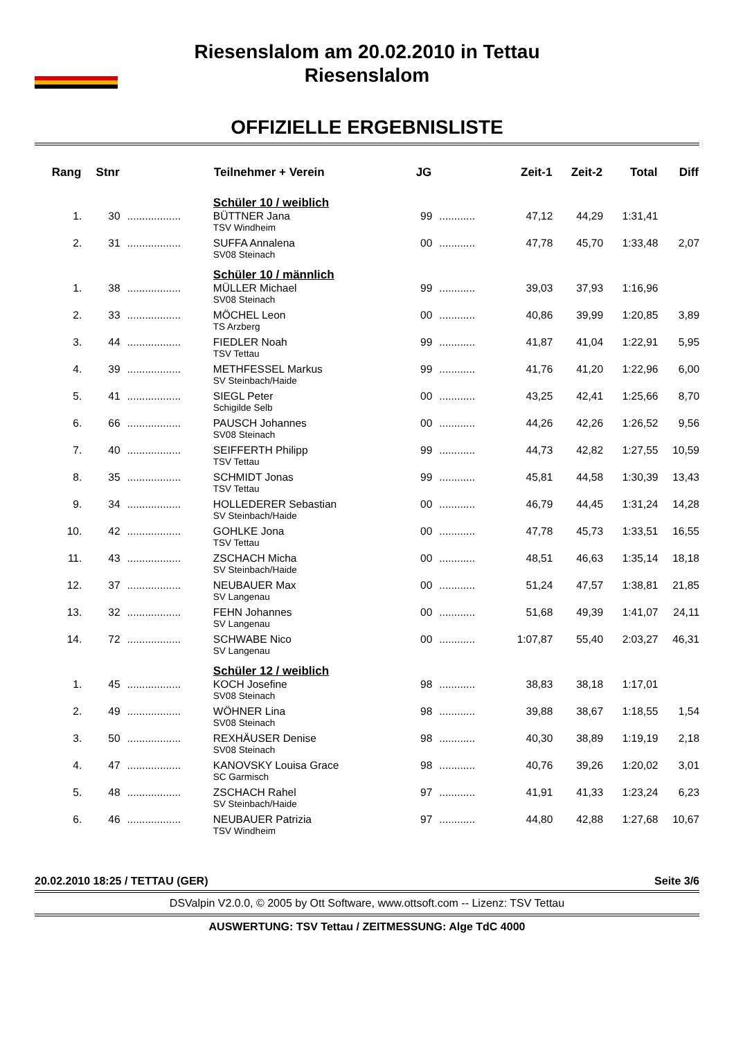Riesenslalom am 20.02.2010 in Tettau
Riesenslalom
OFFIZIELLE ERGEBNISLISTE
| Rang | Stnr | | Teilnehmer + Verein | JG | | Zeit-1 | Zeit-2 | Total | Diff |
| --- | --- | --- | --- | --- | --- | --- | --- | --- | --- |
| | | | Schüler 10 / weiblich | | | | | | |
| 1. | 30 | .................. | BÜTTNER Jana | 99 | ............ | 47,12 | 44,29 | 1:31,41 | |
| | | | TSV Windheim | | | | | | |
| 2. | 31 | .................. | SUFFA Annalena | 00 | ............ | 47,78 | 45,70 | 1:33,48 | 2,07 |
| | | | SV08 Steinach | | | | | | |
| | | | Schüler 10 / männlich | | | | | | |
| 1. | 38 | .................. | MÜLLER Michael | 99 | ............ | 39,03 | 37,93 | 1:16,96 | |
| | | | SV08 Steinach | | | | | | |
| 2. | 33 | .................. | MÖCHEL Leon | 00 | ............ | 40,86 | 39,99 | 1:20,85 | 3,89 |
| | | | TS Arzberg | | | | | | |
| 3. | 44 | .................. | FIEDLER Noah | 99 | ............ | 41,87 | 41,04 | 1:22,91 | 5,95 |
| | | | TSV Tettau | | | | | | |
| 4. | 39 | .................. | METHFESSEL Markus | 99 | ............ | 41,76 | 41,20 | 1:22,96 | 6,00 |
| | | | SV Steinbach/Haide | | | | | | |
| 5. | 41 | .................. | SIEGL Peter | 00 | ............ | 43,25 | 42,41 | 1:25,66 | 8,70 |
| | | | Schigilde Selb | | | | | | |
| 6. | 66 | .................. | PAUSCH Johannes | 00 | ............ | 44,26 | 42,26 | 1:26,52 | 9,56 |
| | | | SV08 Steinach | | | | | | |
| 7. | 40 | .................. | SEIFFERTH Philipp | 99 | ............ | 44,73 | 42,82 | 1:27,55 | 10,59 |
| | | | TSV Tettau | | | | | | |
| 8. | 35 | .................. | SCHMIDT Jonas | 99 | ............ | 45,81 | 44,58 | 1:30,39 | 13,43 |
| | | | TSV Tettau | | | | | | |
| 9. | 34 | .................. | HOLLEDERER Sebastian | 00 | ............ | 46,79 | 44,45 | 1:31,24 | 14,28 |
| | | | SV Steinbach/Haide | | | | | | |
| 10. | 42 | .................. | GOHLKE Jona | 00 | ............ | 47,78 | 45,73 | 1:33,51 | 16,55 |
| | | | TSV Tettau | | | | | | |
| 11. | 43 | .................. | ZSCHACH Micha | 00 | ............ | 48,51 | 46,63 | 1:35,14 | 18,18 |
| | | | SV Steinbach/Haide | | | | | | |
| 12. | 37 | .................. | NEUBAUER Max | 00 | ............ | 51,24 | 47,57 | 1:38,81 | 21,85 |
| | | | SV Langenau | | | | | | |
| 13. | 32 | .................. | FEHN Johannes | 00 | ............ | 51,68 | 49,39 | 1:41,07 | 24,11 |
| | | | SV Langenau | | | | | | |
| 14. | 72 | .................. | SCHWABE Nico | 00 | ............ | 1:07,87 | 55,40 | 2:03,27 | 46,31 |
| | | | SV Langenau | | | | | | |
| | | | Schüler 12 / weiblich | | | | | | |
| 1. | 45 | .................. | KOCH Josefine | 98 | ............ | 38,83 | 38,18 | 1:17,01 | |
| | | | SV08 Steinach | | | | | | |
| 2. | 49 | .................. | WÖHNER Lina | 98 | ............ | 39,88 | 38,67 | 1:18,55 | 1,54 |
| | | | SV08 Steinach | | | | | | |
| 3. | 50 | .................. | REXHÄUSER Denise | 98 | ............ | 40,30 | 38,89 | 1:19,19 | 2,18 |
| | | | SV08 Steinach | | | | | | |
| 4. | 47 | .................. | KANOVSKY Louisa Grace | 98 | ............ | 40,76 | 39,26 | 1:20,02 | 3,01 |
| | | | SC Garmisch | | | | | | |
| 5. | 48 | .................. | ZSCHACH Rahel | 97 | ............ | 41,91 | 41,33 | 1:23,24 | 6,23 |
| | | | SV Steinbach/Haide | | | | | | |
| 6. | 46 | .................. | NEUBAUER Patrizia | 97 | ............ | 44,80 | 42,88 | 1:27,68 | 10,67 |
| | | | TSV Windheim | | | | | | |
20.02.2010 18:25 / TETTAU (GER) Seite 3/6
DSValpin V2.0.0, © 2005 by Ott Software, www.ottsoft.com -- Lizenz: TSV Tettau
AUSWERTUNG: TSV Tettau / ZEITMESSUNG: Alge TdC 4000